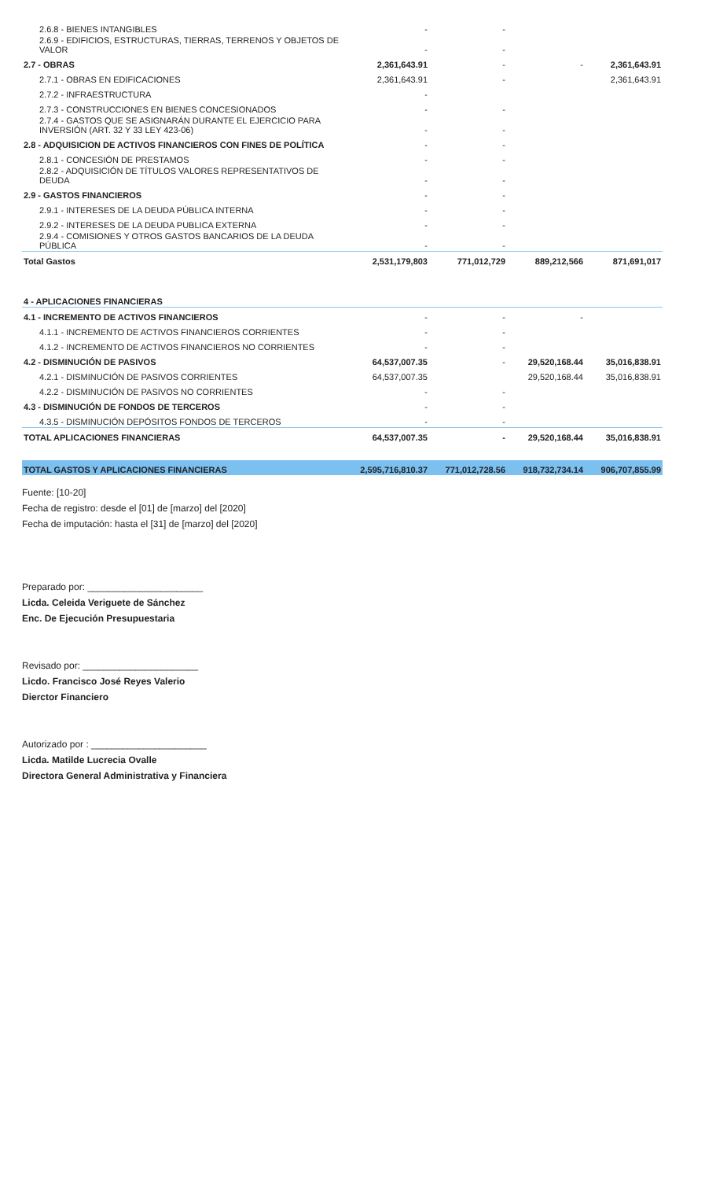| 2.6.8 - BIENES INTANGIBLES | - | - | | |
| 2.6.9 - EDIFICIOS, ESTRUCTURAS, TIERRAS, TERRENOS Y OBJETOS DE VALOR | - | - | | |
| 2.7 - OBRAS | 2,361,643.91 | - | - | 2,361,643.91 |
| 2.7.1 - OBRAS EN EDIFICACIONES | 2,361,643.91 | - | | 2,361,643.91 |
| 2.7.2 - INFRAESTRUCTURA | - | | | |
| 2.7.3 - CONSTRUCCIONES EN BIENES CONCESIONADOS | - | - | | |
| 2.7.4 - GASTOS QUE SE ASIGNARÁN DURANTE EL EJERCICIO PARA INVERSIÓN (ART. 32 Y 33 LEY 423-06) | - | - | | |
| 2.8 - ADQUISICION DE ACTIVOS FINANCIEROS CON FINES DE POLÍTICA | - | - | | |
| 2.8.1 - CONCESIÓN DE PRESTAMOS | - | - | | |
| 2.8.2 - ADQUISICIÓN DE TÍTULOS VALORES REPRESENTATIVOS DE DEUDA | - | - | | |
| 2.9 - GASTOS FINANCIEROS | - | - | | |
| 2.9.1 - INTERESES DE LA DEUDA PÚBLICA INTERNA | - | - | | |
| 2.9.2 - INTERESES DE LA DEUDA PUBLICA EXTERNA | - | - | | |
| 2.9.4 - COMISIONES Y OTROS GASTOS BANCARIOS DE LA DEUDA PÚBLICA | - | - | | |
| Total Gastos | 2,531,179,803 | 771,012,729 | 889,212,566 | 871,691,017 |
| 4 - APLICACIONES FINANCIERAS | | | | |
| 4.1 - INCREMENTO DE ACTIVOS FINANCIEROS | - | - | - | |
| 4.1.1 - INCREMENTO DE ACTIVOS FINANCIEROS CORRIENTES | - | - | | |
| 4.1.2 - INCREMENTO DE ACTIVOS FINANCIEROS NO CORRIENTES | - | - | | |
| 4.2 - DISMINUCIÓN DE PASIVOS | 64,537,007.35 | - | 29,520,168.44 | 35,016,838.91 |
| 4.2.1 - DISMINUCIÓN DE PASIVOS CORRIENTES | 64,537,007.35 | | 29,520,168.44 | 35,016,838.91 |
| 4.2.2 - DISMINUCIÓN DE PASIVOS NO CORRIENTES | - | - | | |
| 4.3 - DISMINUCIÓN DE FONDOS DE TERCEROS | - | - | | |
| 4.3.5 - DISMINUCIÓN DEPÓSITOS FONDOS DE TERCEROS | - | - | | |
| TOTAL APLICACIONES FINANCIERAS | 64,537,007.35 | - | 29,520,168.44 | 35,016,838.91 |
| TOTAL GASTOS Y APLICACIONES FINANCIERAS | 2,595,716,810.37 | 771,012,728.56 | 918,732,734.14 | 906,707,855.99 |
Fuente: [10-20]
Fecha de registro: desde el [01] de [marzo] del [2020]
Fecha de imputación: hasta el [31] de [marzo] del [2020]
Preparado por: ______________________
Licda. Celeida Veriguete de Sánchez
Enc. De Ejecución Presupuestaria
Revisado por: ______________________
Licdo. Francisco José Reyes Valerio
Dierctor Financiero
Autorizado por : ______________________
Licda. Matilde Lucrecia Ovalle
Directora General Administrativa y Financiera